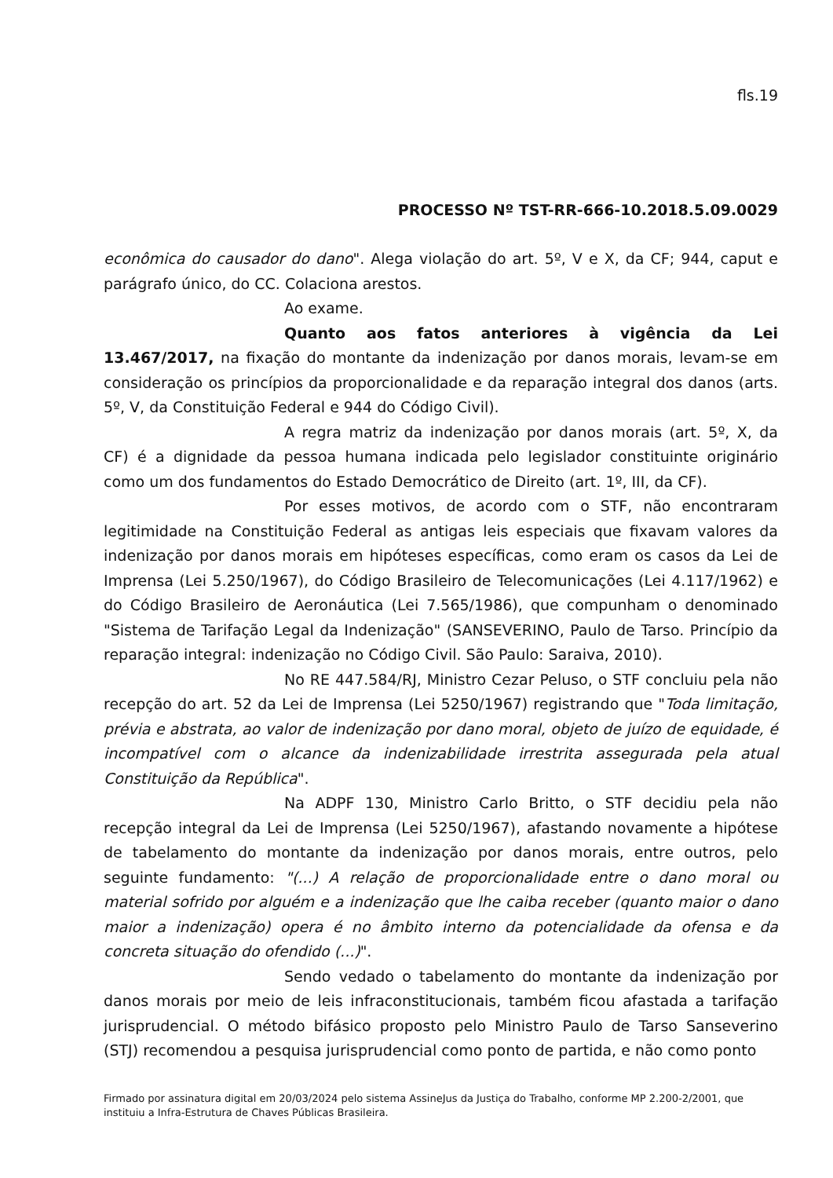fls.19
PROCESSO Nº TST-RR-666-10.2018.5.09.0029
econômica do causador do dano". Alega violação do art. 5º, V e X, da CF; 944, caput e parágrafo único, do CC. Colaciona arestos.
Ao exame.
Quanto aos fatos anteriores à vigência da Lei 13.467/2017, na fixação do montante da indenização por danos morais, levam-se em consideração os princípios da proporcionalidade e da reparação integral dos danos (arts. 5º, V, da Constituição Federal e 944 do Código Civil).
A regra matriz da indenização por danos morais (art. 5º, X, da CF) é a dignidade da pessoa humana indicada pelo legislador constituinte originário como um dos fundamentos do Estado Democrático de Direito (art. 1º, III, da CF).
Por esses motivos, de acordo com o STF, não encontraram legitimidade na Constituição Federal as antigas leis especiais que fixavam valores da indenização por danos morais em hipóteses específicas, como eram os casos da Lei de Imprensa (Lei 5.250/1967), do Código Brasileiro de Telecomunicações (Lei 4.117/1962) e do Código Brasileiro de Aeronáutica (Lei 7.565/1986), que compunham o denominado "Sistema de Tarifação Legal da Indenização" (SANSEVERINO, Paulo de Tarso. Princípio da reparação integral: indenização no Código Civil. São Paulo: Saraiva, 2010).
No RE 447.584/RJ, Ministro Cezar Peluso, o STF concluiu pela não recepção do art. 52 da Lei de Imprensa (Lei 5250/1967) registrando que "Toda limitação, prévia e abstrata, ao valor de indenização por dano moral, objeto de juízo de equidade, é incompatível com o alcance da indenizabilidade irrestrita assegurada pela atual Constituição da República".
Na ADPF 130, Ministro Carlo Britto, o STF decidiu pela não recepção integral da Lei de Imprensa (Lei 5250/1967), afastando novamente a hipótese de tabelamento do montante da indenização por danos morais, entre outros, pelo seguinte fundamento: "(...) A relação de proporcionalidade entre o dano moral ou material sofrido por alguém e a indenização que lhe caiba receber (quanto maior o dano maior a indenização) opera é no âmbito interno da potencialidade da ofensa e da concreta situação do ofendido (...)".
Sendo vedado o tabelamento do montante da indenização por danos morais por meio de leis infraconstitucionais, também ficou afastada a tarifação jurisprudencial. O método bifásico proposto pelo Ministro Paulo de Tarso Sanseverino (STJ) recomendou a pesquisa jurisprudencial como ponto de partida, e não como ponto
Firmado por assinatura digital em 20/03/2024 pelo sistema AssineJus da Justiça do Trabalho, conforme MP 2.200-2/2001, que instituiu a Infra-Estrutura de Chaves Públicas Brasileira.